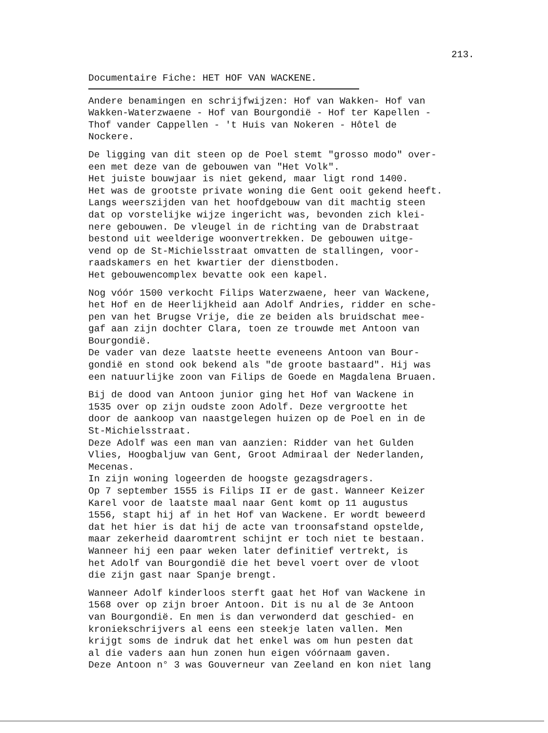213.
Documentaire Fiche: HET HOF VAN WACKENE.
Andere benamingen en schrijfwijzen: Hof van Wakken- Hof van Wakken-Waterzwaene - Hof van Bourgondië - Hof ter Kapellen - Thof vander Cappellen - 't Huis van Nokeren - Hôtel de Nockere.
De ligging van dit steen op de Poel stemt "grosso modo" over- een met deze van de gebouwen van "Het Volk". Het juiste bouwjaar is niet gekend, maar ligt rond 1400. Het was de grootste private woning die Gent ooit gekend heeft. Langs weerszijden van het hoofdgebouw van dit machtig steen dat op vorstelijke wijze ingericht was, bevonden zich klei- nere gebouwen. De vleugel in de richting van de Drabstraat bestond uit weelderige woonvertrekken. De gebouwen uitge- vend op de St-Michielsstraat omvatten de stallingen, voor- raadskamers en het kwartier der dienstboden. Het gebouwencomplex bevatte ook een kapel.
Nog vóór 1500 verkocht Filips Waterzwaene, heer van Wackene, het Hof en de Heerlijkheid aan Adolf Andries, ridder en sche- pen van het Brugse Vrije, die ze beiden als bruidschat mee- gaf aan zijn dochter Clara, toen ze trouwde met Antoon van Bourgondië. De vader van deze laatste heette eveneens Antoon van Bour- gondië en stond ook bekend als "de groote bastaard". Hij was een natuurlijke zoon van Filips de Goede en Magdalena Bruaen.
Bij de dood van Antoon junior ging het Hof van Wackene in 1535 over op zijn oudste zoon Adolf. Deze vergrootte het door de aankoop van naastgelegen huizen op de Poel en in de St-Michielsstraat. Deze Adolf was een man van aanzien: Ridder van het Gulden Vlies, Hoogbaljuw van Gent, Groot Admiraal der Nederlanden, Mecenas. In zijn woning logeerden de hoogste gezagsdragers. Op 7 september 1555 is Filips II er de gast. Wanneer Keizer Karel voor de laatste maal naar Gent komt op 11 augustus 1556, stapt hij af in het Hof van Wackene. Er wordt beweerd dat het hier is dat hij de acte van troonsafstand opstelde, maar zekerheid daaromtrent schijnt er toch niet te bestaan. Wanneer hij een paar weken later definitief vertrekt, is het Adolf van Bourgondië die het bevel voert over de vloot die zijn gast naar Spanje brengt.
Wanneer Adolf kinderloos sterft gaat het Hof van Wackene in 1568 over op zijn broer Antoon. Dit is nu al de 3e Antoon van Bourgondië. En men is dan verwonderd dat geschied- en kroniekschrijvers al eens een steekje laten vallen. Men krijgt soms de indruk dat het enkel was om hun pesten dat al die vaders aan hun zonen hun eigen vóórnaam gaven. Deze Antoon n° 3 was Gouverneur van Zeeland en kon niet lang